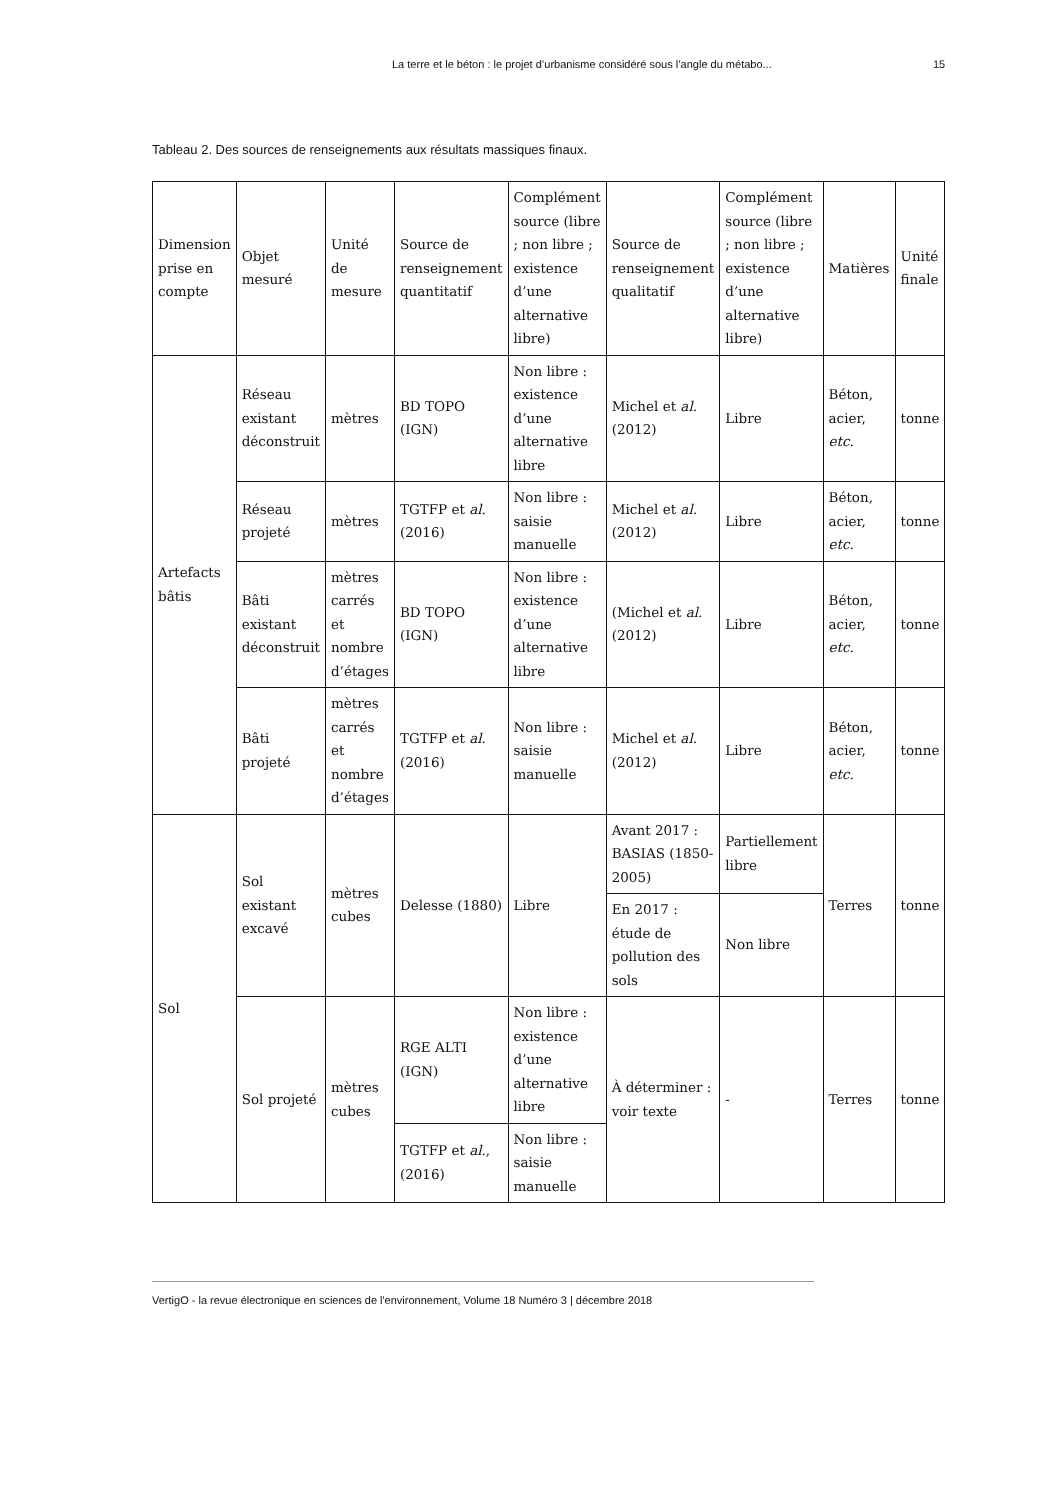La terre et le béton : le projet d’urbanisme considéré sous l’angle du métabo... 15
Tableau 2. Des sources de renseignements aux résultats massiques finaux.
| Dimension prise en compte | Objet mesuré | Unité de mesure | Source de renseignement quantitatif | Complément source (libre ; non libre ; existence d’une alternative libre) | Source de renseignement qualitatif | Complément source (libre ; non libre ; existence d’une alternative libre) | Matières | Unité finale |
| --- | --- | --- | --- | --- | --- | --- | --- | --- |
| Artefacts bâtis | Réseau existant déconstruit | mètres | BD TOPO (IGN) | Non libre : existence d’une alternative libre | Michel et al. (2012) | Libre | Béton, acier, etc. | tonne |
| | Réseau projeté | mètres | TGTFP et al. (2016) | Non libre : saisie manuelle | Michel et al. (2012) | Libre | Béton, acier, etc. | tonne |
| | Bâti existant déconstruit | mètres carrés et nombre d’étages | BD TOPO (IGN) | Non libre : existence d’une alternative libre | (Michel et al. (2012) | Libre | Béton, acier, etc. | tonne |
| | Bâti projeté | mètres carrés et nombre d’étages | TGTFP et al. (2016) | Non libre : saisie manuelle | Michel et al. (2012) | Libre | Béton, acier, etc. | tonne |
| Sol | Sol existant excavé | mètres cubes | Delesse (1880) | Libre | Avant 2017 : BASIAS (1850-2005) | Partiellement libre | Terres | tonne |
| | | | | | En 2017 : étude de pollution des sols | Non libre | | |
| | Sol projeté | mètres cubes | RGE ALTI (IGN) | Non libre : existence d’une alternative libre | À déterminer : voir texte | - | Terres | tonne |
| | | | TGTFP et al. , (2016) | Non libre : saisie manuelle | | | | |
VertigO - la revue électronique en sciences de l'environnement, Volume 18 Numéro 3 | décembre 2018